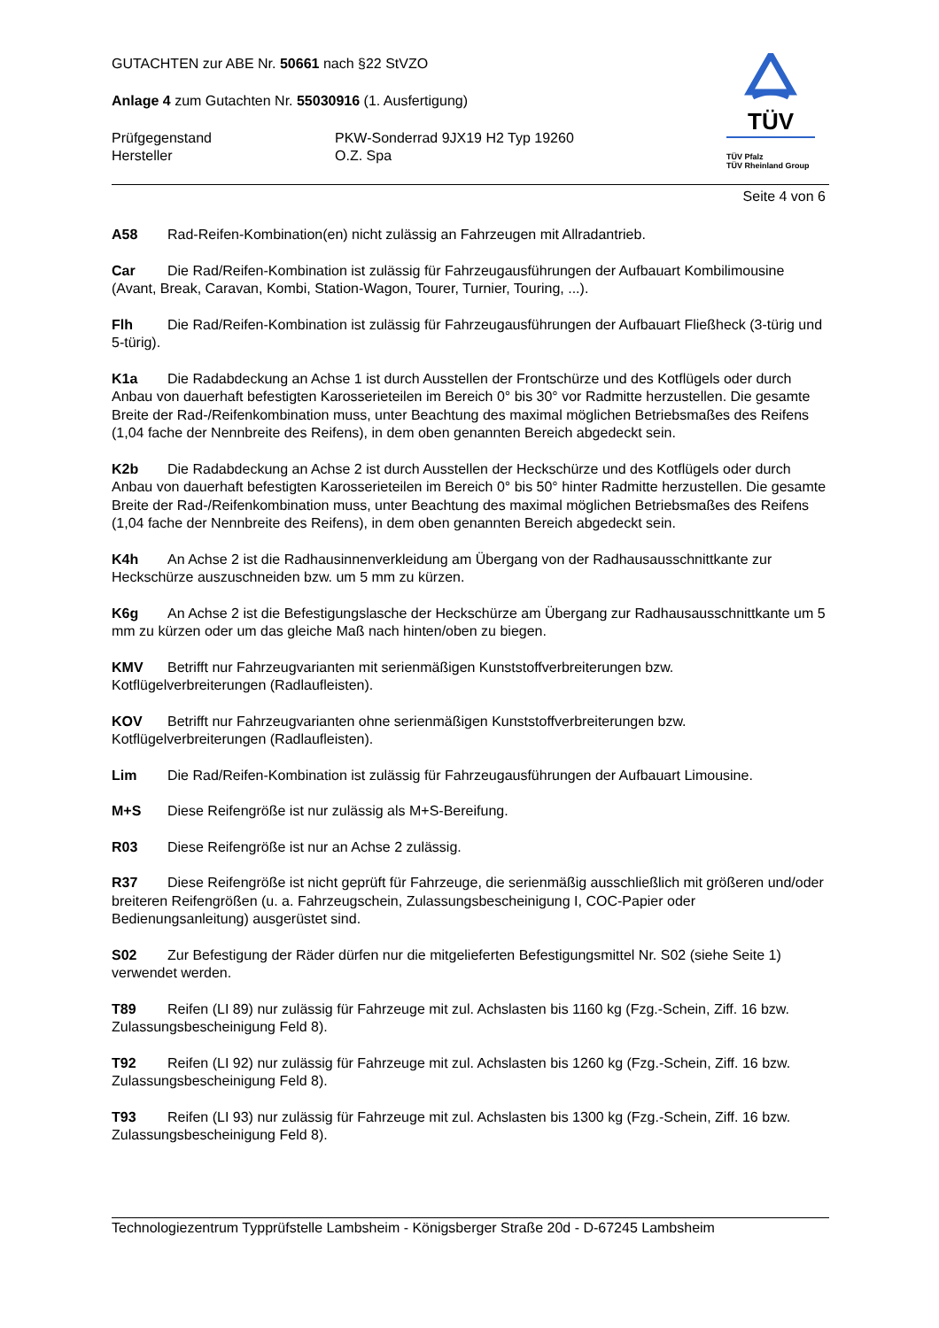TÜV
TÜV Pfalz
TÜV Rheinland Group
GUTACHTEN zur ABE Nr. 50661 nach §22 StVZO
Anlage 4 zum Gutachten Nr. 55030916 (1. Ausfertigung)
Prüfgegenstand
Hersteller
PKW-Sonderrad 9JX19 H2 Typ 19260
O.Z. Spa
Seite 4 von 6
A58 Rad-Reifen-Kombination(en) nicht zulässig an Fahrzeugen mit Allradantrieb.
Car Die Rad/Reifen-Kombination ist zulässig für Fahrzeugausführungen der Aufbauart Kombilimousine (Avant, Break, Caravan, Kombi, Station-Wagon, Tourer, Turnier, Touring, ...).
Flh Die Rad/Reifen-Kombination ist zulässig für Fahrzeugausführungen der Aufbauart Fließheck (3-türig und 5-türig).
K1a Die Radabdeckung an Achse 1 ist durch Ausstellen der Frontschürze und des Kotflügels oder durch Anbau von dauerhaft befestigten Karosserieteilen im Bereich 0° bis 30° vor Radmitte herzustellen. Die gesamte Breite der Rad-/Reifenkombination muss, unter Beachtung des maximal möglichen Betriebsmaßes des Reifens (1,04 fache der Nennbreite des Reifens), in dem oben genannten Bereich abgedeckt sein.
K2b Die Radabdeckung an Achse 2 ist durch Ausstellen der Heckschürze und des Kotflügels oder durch Anbau von dauerhaft befestigten Karosserieteilen im Bereich 0° bis 50° hinter Radmitte herzustellen. Die gesamte Breite der Rad-/Reifenkombination muss, unter Beachtung des maximal möglichen Betriebsmaßes des Reifens (1,04 fache der Nennbreite des Reifens), in dem oben genannten Bereich abgedeckt sein.
K4h An Achse 2 ist die Radhausinnenverkleidung am Übergang von der Radhausausschnittkante zur Heckschürze auszuschneiden bzw. um 5 mm zu kürzen.
K6g An Achse 2 ist die Befestigungslasche der Heckschürze am Übergang zur Radhausausschnittkante um 5 mm zu kürzen oder um das gleiche Maß nach hinten/oben zu biegen.
KMV Betrifft nur Fahrzeugvarianten mit serienmäßigen Kunststoffverbreiterungen bzw. Kotflügelverbreiterungen (Radlaufleisten).
KOV Betrifft nur Fahrzeugvarianten ohne serienmäßigen Kunststoffverbreiterungen bzw. Kotflügelverbreiterungen (Radlaufleisten).
Lim Die Rad/Reifen-Kombination ist zulässig für Fahrzeugausführungen der Aufbauart Limousine.
M+S Diese Reifengröße ist nur zulässig als M+S-Bereifung.
R03 Diese Reifengröße ist nur an Achse 2 zulässig.
R37 Diese Reifengröße ist nicht geprüft für Fahrzeuge, die serienmäßig ausschließlich mit größeren und/oder breiteren Reifengrößen (u. a. Fahrzeugschein, Zulassungsbescheinigung I, COC-Papier oder Bedienungsanleitung) ausgerüstet sind.
S02 Zur Befestigung der Räder dürfen nur die mitgelieferten Befestigungsmittel Nr. S02 (siehe Seite 1) verwendet werden.
T89 Reifen (LI 89) nur zulässig für Fahrzeuge mit zul. Achslasten bis 1160 kg (Fzg.-Schein, Ziff. 16 bzw. Zulassungsbescheinigung Feld 8).
T92 Reifen (LI 92) nur zulässig für Fahrzeuge mit zul. Achslasten bis 1260 kg (Fzg.-Schein, Ziff. 16 bzw. Zulassungsbescheinigung Feld 8).
T93 Reifen (LI 93) nur zulässig für Fahrzeuge mit zul. Achslasten bis 1300 kg (Fzg.-Schein, Ziff. 16 bzw. Zulassungsbescheinigung Feld 8).
Technologiezentrum Typprüfstelle Lambsheim - Königsberger Straße 20d - D-67245 Lambsheim